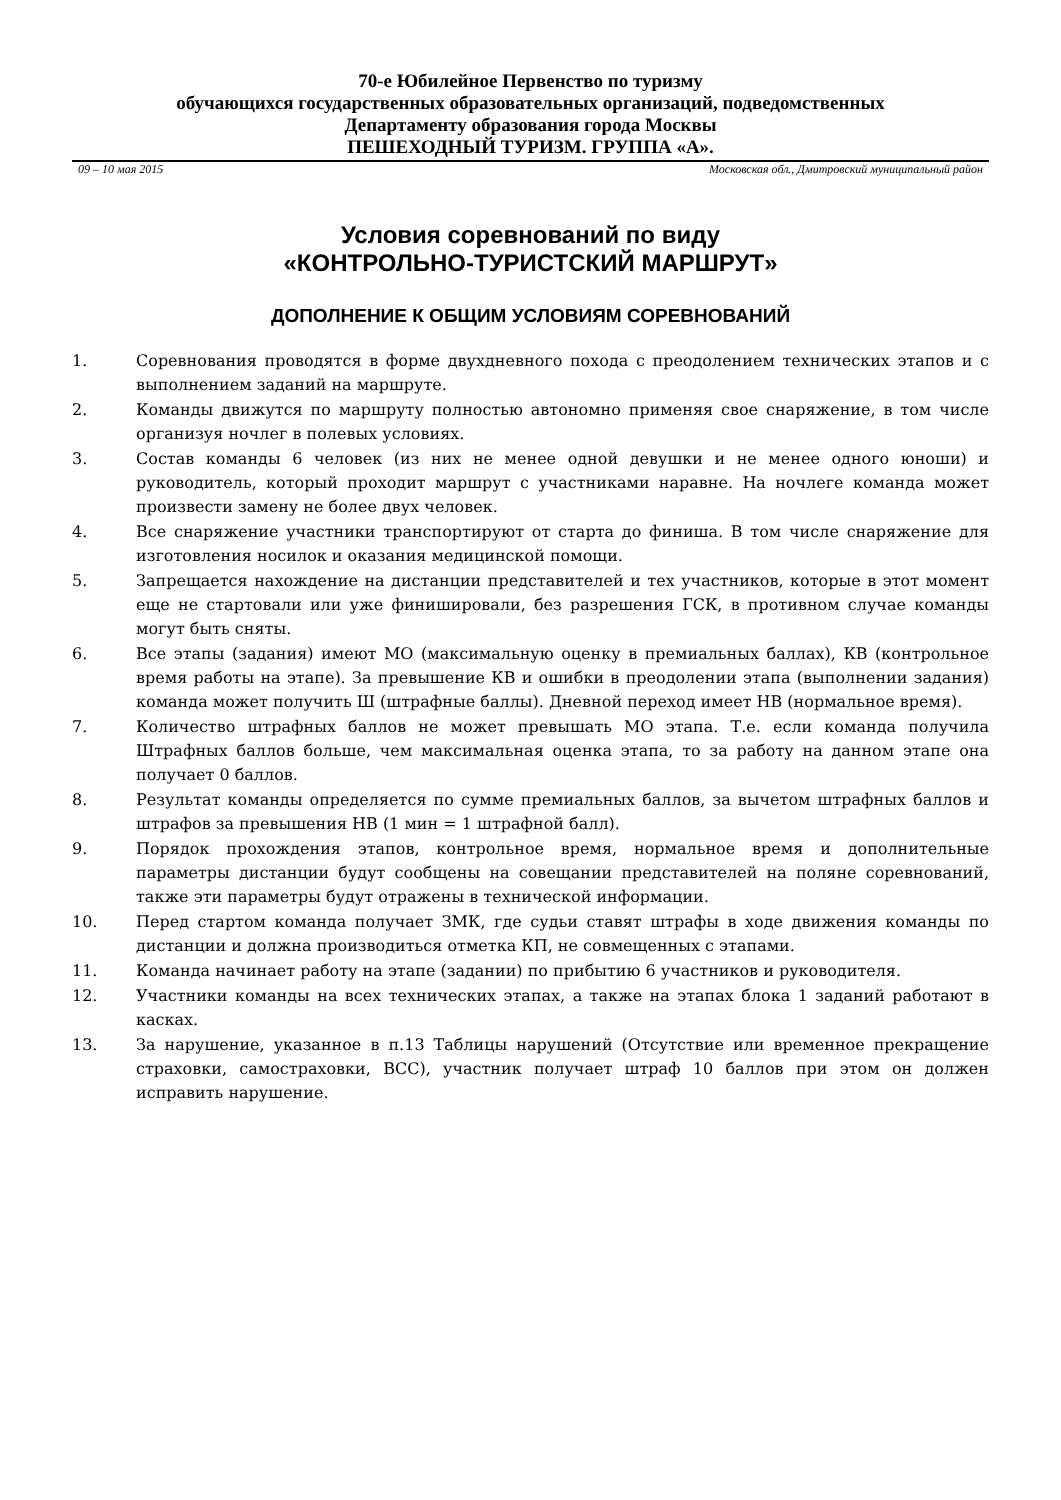70-е Юбилейное Первенство по туризму
обучающихся государственных образовательных организаций, подведомственных
Департаменту образования города Москвы
ПЕШЕХОДНЫЙ ТУРИЗМ. ГРУППА «А».
09 – 10 мая 2015 Московская обл., Дмитровский муниципальный район
Условия соревнований по виду
«КОНТРОЛЬНО-ТУРИСТСКИЙ МАРШРУТ»
ДОПОЛНЕНИЕ К ОБЩИМ УСЛОВИЯМ СОРЕВНОВАНИЙ
1. Соревнования проводятся в форме двухдневного похода с преодолением технических этапов и с выполнением заданий на маршруте.
2. Команды движутся по маршруту полностью автономно применяя свое снаряжение, в том числе организуя ночлег в полевых условиях.
3. Состав команды 6 человек (из них не менее одной девушки и не менее одного юноши) и руководитель, который проходит маршрут с участниками наравне. На ночлеге команда может произвести замену не более двух человек.
4. Все снаряжение участники транспортируют от старта до финиша. В том числе снаряжение для изготовления носилок и оказания медицинской помощи.
5. Запрещается нахождение на дистанции представителей и тех участников, которые в этот момент еще не стартовали или уже финишировали, без разрешения ГСК, в противном случае команды могут быть сняты.
6. Все этапы (задания) имеют МО (максимальную оценку в премиальных баллах), КВ (контрольное время работы на этапе). За превышение КВ и ошибки в преодолении этапа (выполнении задания) команда может получить Ш (штрафные баллы). Дневной переход имеет НВ (нормальное время).
7. Количество штрафных баллов не может превышать МО этапа. Т.е. если команда получила Штрафных баллов больше, чем максимальная оценка этапа, то за работу на данном этапе она получает 0 баллов.
8. Результат команды определяется по сумме премиальных баллов, за вычетом штрафных баллов и штрафов за превышения НВ (1 мин = 1 штрафной балл).
9. Порядок прохождения этапов, контрольное время, нормальное время и дополнительные параметры дистанции будут сообщены на совещании представителей на поляне соревнований, также эти параметры будут отражены в технической информации.
10. Перед стартом команда получает ЗМК, где судьи ставят штрафы в ходе движения команды по дистанции и должна производиться отметка КП, не совмещенных с этапами.
11. Команда начинает работу на этапе (задании) по прибытию 6 участников и руководителя.
12. Участники команды на всех технических этапах, а также на этапах блока 1 заданий работают в касках.
13. За нарушение, указанное в п.13 Таблицы нарушений (Отсутствие или временное прекращение страховки, самостраховки, ВСС), участник получает штраф 10 баллов при этом он должен исправить нарушение.